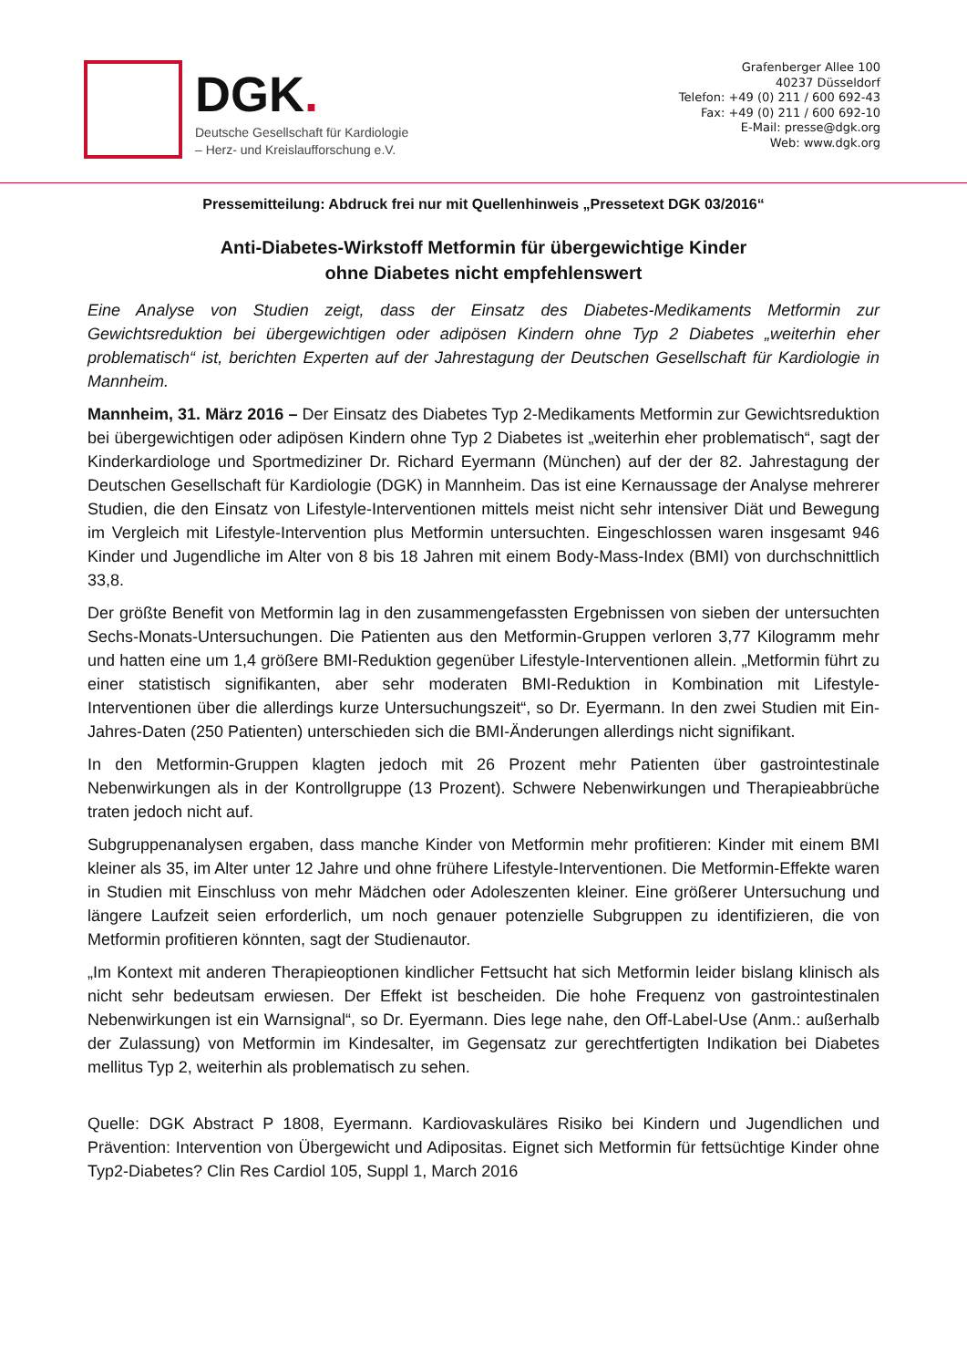DGK.
Deutsche Gesellschaft für Kardiologie
– Herz- und Kreislaufforschung e.V.
Grafenberger Allee 100
40237 Düsseldorf
Telefon: +49 (0) 211 / 600 692-43
Fax: +49 (0) 211 / 600 692-10
E-Mail: presse@dgk.org
Web: www.dgk.org
Pressemitteilung: Abdruck frei nur mit Quellenhinweis „Pressetext DGK 03/2016“
Anti-Diabetes-Wirkstoff Metformin für übergewichtige Kinder
ohne Diabetes nicht empfehlenswert
Eine Analyse von Studien zeigt, dass der Einsatz des Diabetes-Medikaments Metformin zur Gewichtsreduktion bei übergewichtigen oder adipösen Kindern ohne Typ 2 Diabetes „weiterhin eher problematisch“ ist, berichten Experten auf der Jahrestagung der Deutschen Gesellschaft für Kardiologie in Mannheim.
Mannheim, 31. März 2016 – Der Einsatz des Diabetes Typ 2-Medikaments Metformin zur Gewichtsreduktion bei übergewichtigen oder adipösen Kindern ohne Typ 2 Diabetes ist „weiterhin eher problematisch“, sagt der Kinderkardiologe und Sportmediziner Dr. Richard Eyermann (München) auf der der 82. Jahrestagung der Deutschen Gesellschaft für Kardiologie (DGK) in Mannheim. Das ist eine Kernaussage der Analyse mehrerer Studien, die den Einsatz von Lifestyle-Interventionen mittels meist nicht sehr intensiver Diät und Bewegung im Vergleich mit Lifestyle-Intervention plus Metformin untersuchten. Eingeschlossen waren insgesamt 946 Kinder und Jugendliche im Alter von 8 bis 18 Jahren mit einem Body-Mass-Index (BMI) von durchschnittlich 33,8.
Der größte Benefit von Metformin lag in den zusammengefassten Ergebnissen von sieben der untersuchten Sechs-Monats-Untersuchungen. Die Patienten aus den Metformin-Gruppen verloren 3,77 Kilogramm mehr und hatten eine um 1,4 größere BMI-Reduktion gegenüber Lifestyle-Interventionen allein. „Metformin führt zu einer statistisch signifikanten, aber sehr moderaten BMI-Reduktion in Kombination mit Lifestyle-Interventionen über die allerdings kurze Untersuchungszeit“, so Dr. Eyermann. In den zwei Studien mit Ein-Jahres-Daten (250 Patienten) unterschieden sich die BMI-Änderungen allerdings nicht signifikant.
In den Metformin-Gruppen klagten jedoch mit 26 Prozent mehr Patienten über gastrointestinale Nebenwirkungen als in der Kontrollgruppe (13 Prozent). Schwere Nebenwirkungen und Therapieabbrüche traten jedoch nicht auf.
Subgruppenanalysen ergaben, dass manche Kinder von Metformin mehr profitieren: Kinder mit einem BMI kleiner als 35, im Alter unter 12 Jahre und ohne frühere Lifestyle-Interventionen. Die Metformin-Effekte waren in Studien mit Einschluss von mehr Mädchen oder Adoleszenten kleiner. Eine größerer Untersuchung und längere Laufzeit seien erforderlich, um noch genauer potenzielle Subgruppen zu identifizieren, die von Metformin profitieren könnten, sagt der Studienautor.
„Im Kontext mit anderen Therapieoptionen kindlicher Fettsucht hat sich Metformin leider bislang klinisch als nicht sehr bedeutsam erwiesen. Der Effekt ist bescheiden. Die hohe Frequenz von gastrointestinalen Nebenwirkungen ist ein Warnsignal“, so Dr. Eyermann. Dies lege nahe, den Off-Label-Use (Anm.: außerhalb der Zulassung) von Metformin im Kindesalter, im Gegensatz zur gerechtfertigten Indikation bei Diabetes mellitus Typ 2, weiterhin als problematisch zu sehen.
Quelle: DGK Abstract P 1808, Eyermann. Kardiovaskuläres Risiko bei Kindern und Jugendlichen und Prävention: Intervention von Übergewicht und Adipositas. Eignet sich Metformin für fettsüchtige Kinder ohne Typ2-Diabetes? Clin Res Cardiol 105, Suppl 1, March 2016